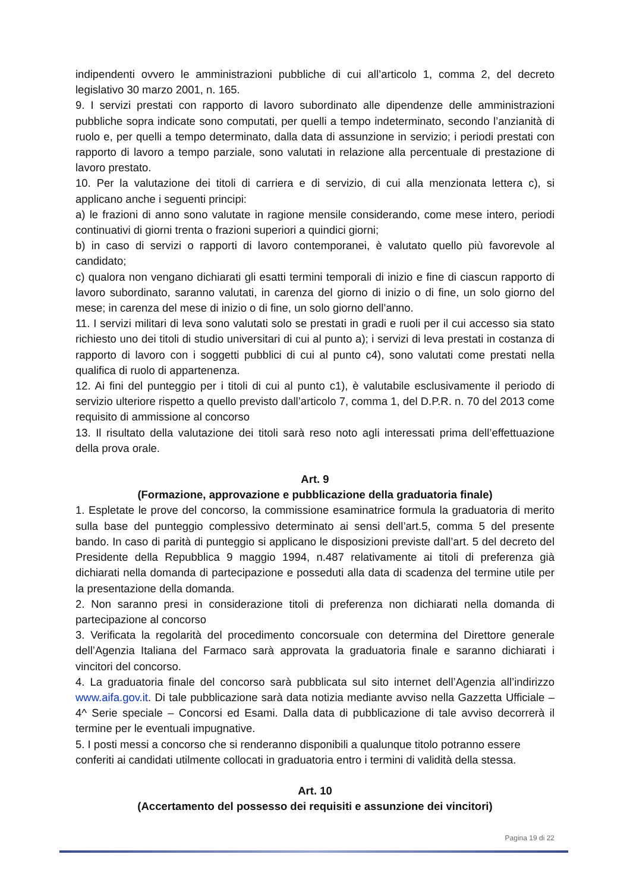indipendenti ovvero le amministrazioni pubbliche di cui all’articolo 1, comma 2, del decreto legislativo 30 marzo 2001, n. 165.
9. I servizi prestati con rapporto di lavoro subordinato alle dipendenze delle amministrazioni pubbliche sopra indicate sono computati, per quelli a tempo indeterminato, secondo l’anzianità di ruolo e, per quelli a tempo determinato, dalla data di assunzione in servizio; i periodi prestati con rapporto di lavoro a tempo parziale, sono valutati in relazione alla percentuale di prestazione di lavoro prestato.
10. Per la valutazione dei titoli di carriera e di servizio, di cui alla menzionata lettera c), si applicano anche i seguenti principi:
a) le frazioni di anno sono valutate in ragione mensile considerando, come mese intero, periodi continuativi di giorni trenta o frazioni superiori a quindici giorni;
b) in caso di servizi o rapporti di lavoro contemporanei, è valutato quello più favorevole al candidato;
c) qualora non vengano dichiarati gli esatti termini temporali di inizio e fine di ciascun rapporto di lavoro subordinato, saranno valutati, in carenza del giorno di inizio o di fine, un solo giorno del mese; in carenza del mese di inizio o di fine, un solo giorno dell’anno.
11. I servizi militari di leva sono valutati solo se prestati in gradi e ruoli per il cui accesso sia stato richiesto uno dei titoli di studio universitari di cui al punto a); i servizi di leva prestati in costanza di rapporto di lavoro con i soggetti pubblici di cui al punto c4), sono valutati come prestati nella qualifica di ruolo di appartenenza.
12. Ai fini del punteggio per i titoli di cui al punto c1), è valutabile esclusivamente il periodo di servizio ulteriore rispetto a quello previsto dall’articolo 7, comma 1, del D.P.R. n. 70 del 2013 come requisito di ammissione al concorso
13. Il risultato della valutazione dei titoli sarà reso noto agli interessati prima dell’effettuazione della prova orale.
Art. 9
(Formazione, approvazione e pubblicazione della graduatoria finale)
1. Espletate le prove del concorso, la commissione esaminatrice formula la graduatoria di merito sulla base del punteggio complessivo determinato ai sensi dell’art.5, comma 5 del presente bando. In caso di parità di punteggio si applicano le disposizioni previste dall’art. 5 del decreto del Presidente della Repubblica 9 maggio 1994, n.487 relativamente ai titoli di preferenza già dichiarati nella domanda di partecipazione e posseduti alla data di scadenza del termine utile per la presentazione della domanda.
2. Non saranno presi in considerazione titoli di preferenza non dichiarati nella domanda di partecipazione al concorso
3. Verificata la regolarità del procedimento concorsuale con determina del Direttore generale dell’Agenzia Italiana del Farmaco sarà approvata la graduatoria finale e saranno dichiarati i vincitori del concorso.
4. La graduatoria finale del concorso sarà pubblicata sul sito internet dell’Agenzia all’indirizzo www.aifa.gov.it. Di tale pubblicazione sarà data notizia mediante avviso nella Gazzetta Ufficiale – 4^ Serie speciale – Concorsi ed Esami. Dalla data di pubblicazione di tale avviso decorrerà il termine per le eventuali impugnative.
5. I posti messi a concorso che si renderanno disponibili a qualunque titolo potranno essere conferiti ai candidati utilmente collocati in graduatoria entro i termini di validità della stessa.
Art. 10
(Accertamento del possesso dei requisiti e assunzione dei vincitori)
Pagina 19 di 22